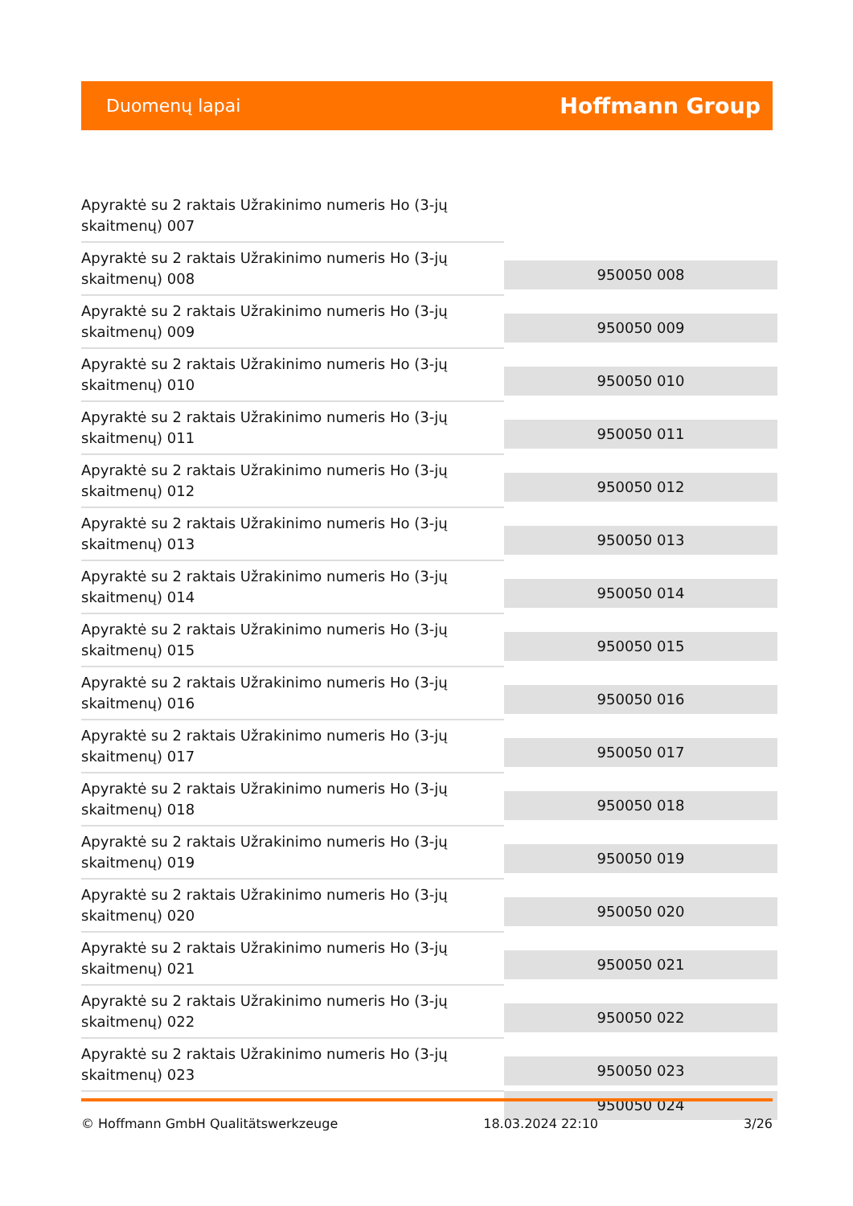Duomenų lapai Hoffmann Group
| Apyraktė su 2 raktais Užrakinimo numeris Ho (3-jų skaitmenų) 007 | |
| Apyraktė su 2 raktais Užrakinimo numeris Ho (3-jų skaitmenų) 008 | 950050 008 |
| Apyraktė su 2 raktais Užrakinimo numeris Ho (3-jų skaitmenų) 009 | 950050 009 |
| Apyraktė su 2 raktais Užrakinimo numeris Ho (3-jų skaitmenų) 010 | 950050 010 |
| Apyraktė su 2 raktais Užrakinimo numeris Ho (3-jų skaitmenų) 011 | 950050 011 |
| Apyraktė su 2 raktais Užrakinimo numeris Ho (3-jų skaitmenų) 012 | 950050 012 |
| Apyraktė su 2 raktais Užrakinimo numeris Ho (3-jų skaitmenų) 013 | 950050 013 |
| Apyraktė su 2 raktais Užrakinimo numeris Ho (3-jų skaitmenų) 014 | 950050 014 |
| Apyraktė su 2 raktais Užrakinimo numeris Ho (3-jų skaitmenų) 015 | 950050 015 |
| Apyraktė su 2 raktais Užrakinimo numeris Ho (3-jų skaitmenų) 016 | 950050 016 |
| Apyraktė su 2 raktais Užrakinimo numeris Ho (3-jų skaitmenų) 017 | 950050 017 |
| Apyraktė su 2 raktais Užrakinimo numeris Ho (3-jų skaitmenų) 018 | 950050 018 |
| Apyraktė su 2 raktais Užrakinimo numeris Ho (3-jų skaitmenų) 019 | 950050 019 |
| Apyraktė su 2 raktais Užrakinimo numeris Ho (3-jų skaitmenų) 020 | 950050 020 |
| Apyraktė su 2 raktais Užrakinimo numeris Ho (3-jų skaitmenų) 021 | 950050 021 |
| Apyraktė su 2 raktais Užrakinimo numeris Ho (3-jų skaitmenų) 022 | 950050 022 |
| Apyraktė su 2 raktais Užrakinimo numeris Ho (3-jų skaitmenų) 023 | 950050 023 |
| | 950050 024 |
© Hoffmann GmbH Qualitätswerkzeuge 18.03.2024 22:10 3/26